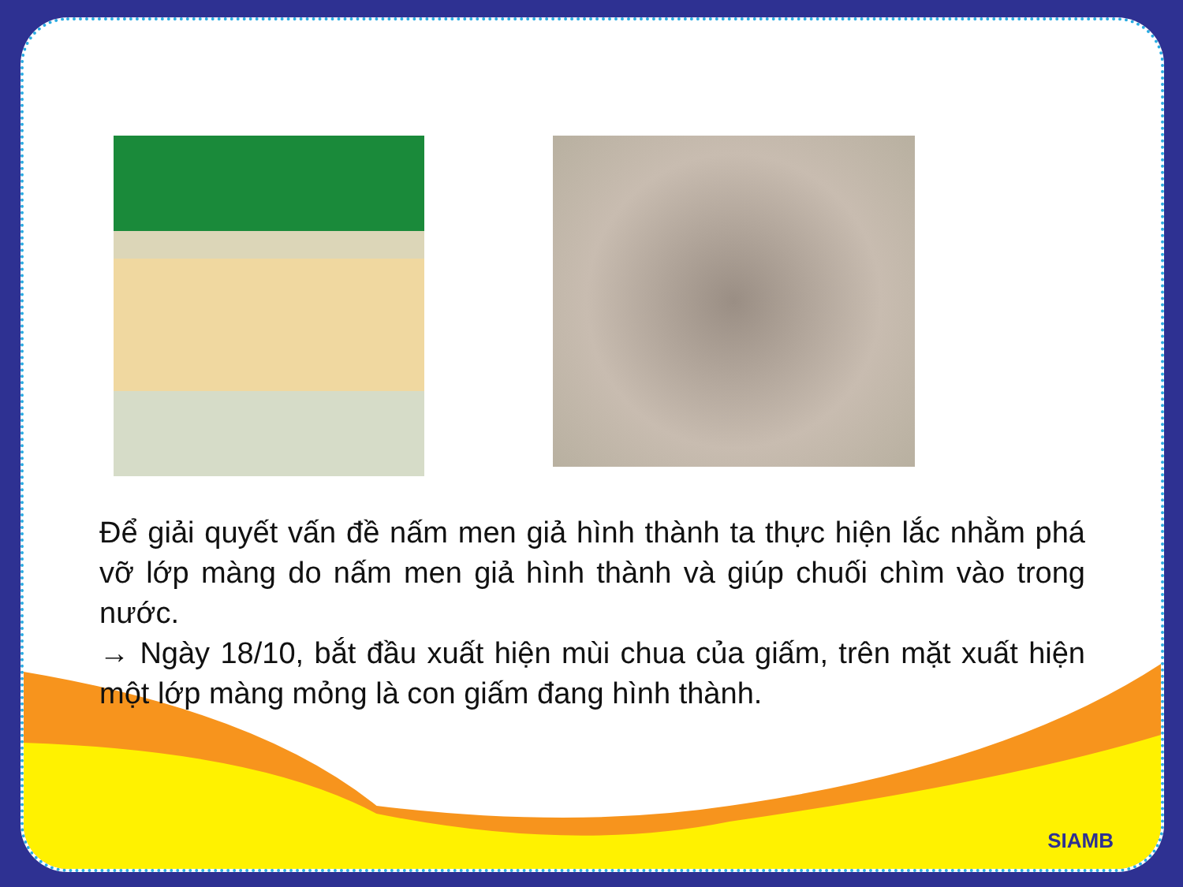Để giải quyết vấn đề nấm men giả hình thành ta thực hiện lắc nhằm phá vỡ lớp màng do nấm men giả hình thành và giúp chuối chìm vào trong nước.
→ Ngày 18/10, bắt đầu xuất hiện mùi chua của giấm, trên mặt xuất hiện một lớp màng mỏng là con giấm đang hình thành.
SIAMB